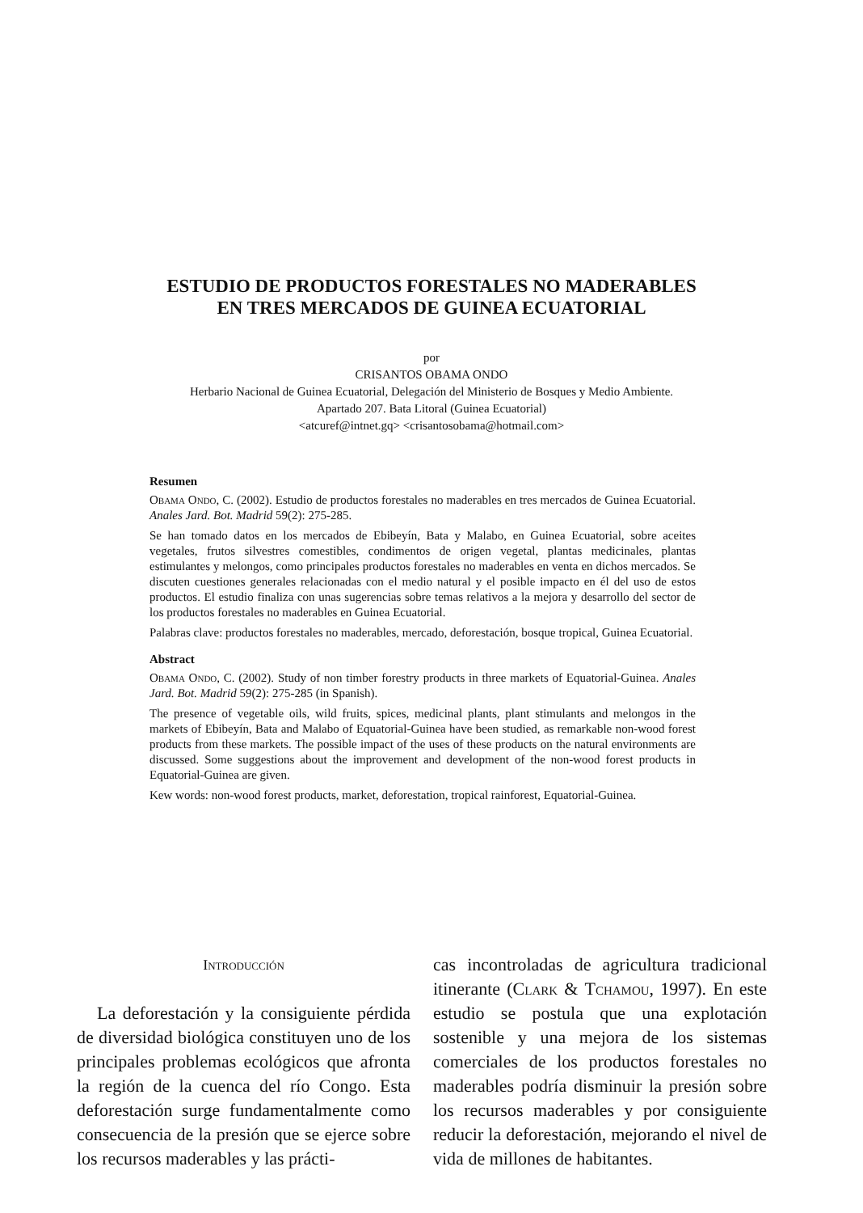ESTUDIO DE PRODUCTOS FORESTALES NO MADERABLES
EN TRES MERCADOS DE GUINEA ECUATORIAL
por
CRISANTOS OBAMA ONDO
Herbario Nacional de Guinea Ecuatorial, Delegación del Ministerio de Bosques y Medio Ambiente.
Apartado 207. Bata Litoral (Guinea Ecuatorial)
<atcuref@intnet.gq> <crisantosobama@hotmail.com>
Resumen
Obama Ondo, C. (2002). Estudio de productos forestales no maderables en tres mercados de Guinea Ecuatorial. Anales Jard. Bot. Madrid 59(2): 275-285.
Se han tomado datos en los mercados de Ebibeyín, Bata y Malabo, en Guinea Ecuatorial, sobre aceites vegetales, frutos silvestres comestibles, condimentos de origen vegetal, plantas medicinales, plantas estimulantes y melongos, como principales productos forestales no maderables en venta en dichos mercados. Se discuten cuestiones generales relacionadas con el medio natural y el posible impacto en él del uso de estos productos. El estudio finaliza con unas sugerencias sobre temas relativos a la mejora y desarrollo del sector de los productos forestales no maderables en Guinea Ecuatorial.
Palabras clave: productos forestales no maderables, mercado, deforestación, bosque tropical, Guinea Ecuatorial.
Abstract
Obama Ondo, C. (2002). Study of non timber forestry products in three markets of Equatorial-Guinea. Anales Jard. Bot. Madrid 59(2): 275-285 (in Spanish).
The presence of vegetable oils, wild fruits, spices, medicinal plants, plant stimulants and melongos in the markets of Ebibeyín, Bata and Malabo of Equatorial-Guinea have been studied, as remarkable non-wood forest products from these markets. The possible impact of the uses of these products on the natural environments are discussed. Some suggestions about the improvement and development of the non-wood forest products in Equatorial-Guinea are given.
Kew words: non-wood forest products, market, deforestation, tropical rainforest, Equatorial-Guinea.
Introducción
La deforestación y la consiguiente pérdida de diversidad biológica constituyen uno de los principales problemas ecológicos que afronta la región de la cuenca del río Congo. Esta deforestación surge fundamentalmente como consecuencia de la presión que se ejerce sobre los recursos maderables y las prácti-
cas incontroladas de agricultura tradicional itinerante (Clark & Tchamou, 1997). En este estudio se postula que una explotación sostenible y una mejora de los sistemas comerciales de los productos forestales no maderables podría disminuir la presión sobre los recursos maderables y por consiguiente reducir la deforestación, mejorando el nivel de vida de millones de habitantes.